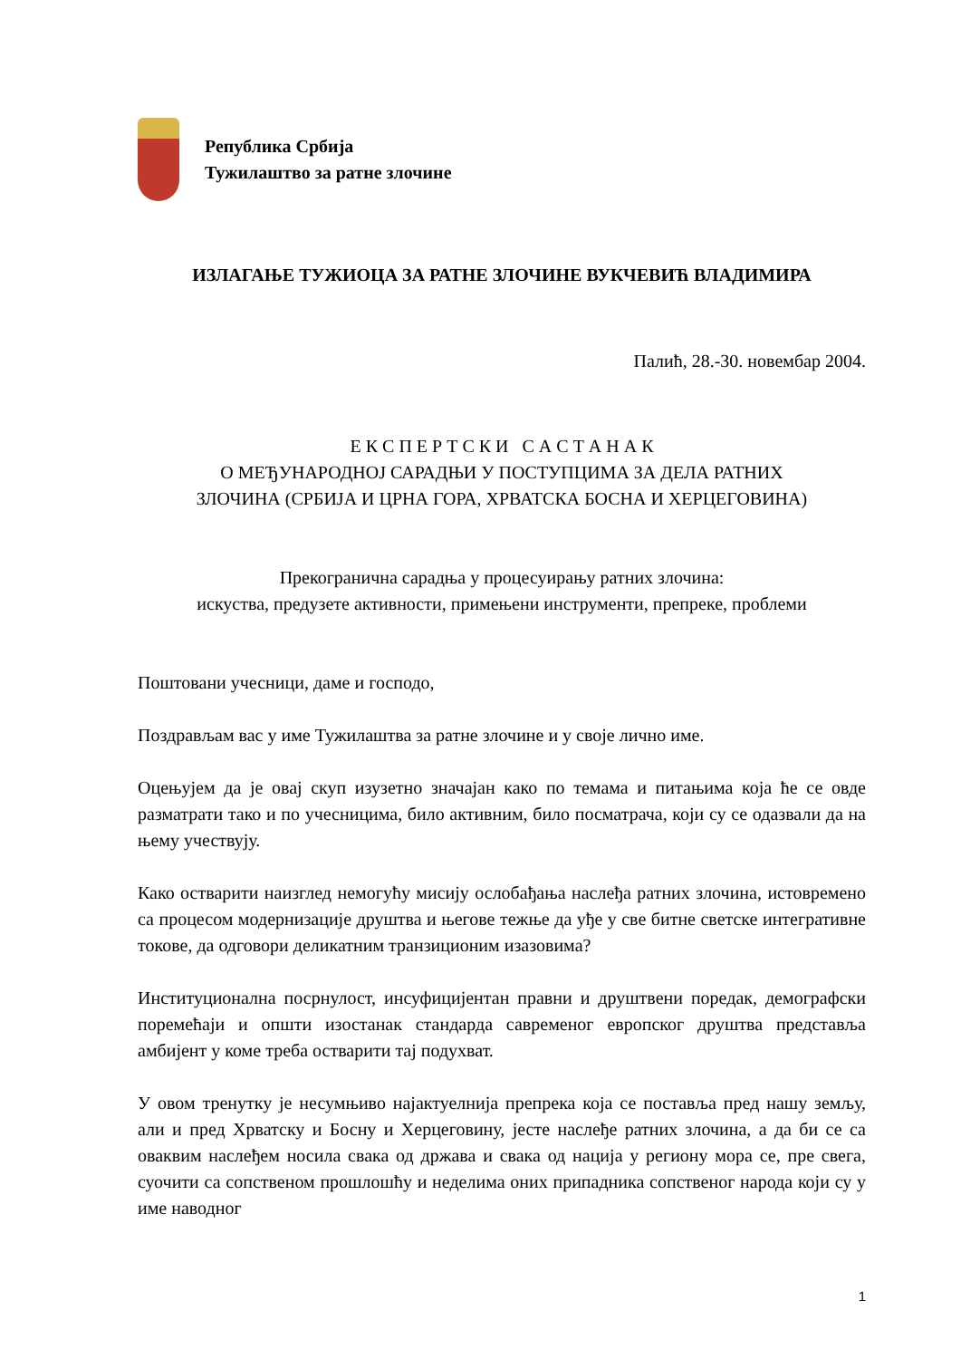Република Србија
Тужилаштво за ратне злочине
ИЗЛАГАЊЕ ТУЖИОЦА ЗА РАТНЕ ЗЛОЧИНЕ ВУКЧЕВИЋ ВЛАДИМИРА
Палић, 28.-30. новембар 2004.
Е К С П Е Р Т С К И С А С Т А Н А К
О МЕЂУНАРОДНОЈ САРАДЊИ У ПОСТУПЦИМА ЗА ДЕЛА РАТНИХ
ЗЛОЧИНА (СРБИЈА И ЦРНА ГОРА, ХРВАТСКА БОСНА И ХЕРЦЕГОВИНА)
Прекогранична сарадња у процесуирању ратних злочина:
искуства, предузете активности, примењени инструменти, препреке, проблеми
Поштовани учесници, даме и господо,
Поздрављам вас у име Тужилаштва за ратне злочине и у своје лично име.
Оцењујем да је овај скуп изузетно значајан како по темама и питањима која ће се овде разматрати тако и по учесницима, било активним, било посматрача, који су се одазвали да на њему учествују.
Како остварити наизглед немогућу мисију ослобађања наслеђа ратних злочина, истовремено са процесом модернизације друштва и његове тежње да уђе у све битне светске интегративне токове, да одговори деликатним транзиционим изазовима?
Институционална посрнулост, инсуфицијентан правни и друштвени поредак, демографски поремећаји и општи изостанак стандарда савременог европског друштва представља амбијент у коме треба остварити тај подухват.
У овом тренутку је несумњиво најактуелнија препрека која се поставља пред нашу земљу, али и пред Хрватску и Босну и Херцеговину, јесте наслеђе ратних злочина, а да би се са оваквим наслеђем носила свака од држава и свака од нација у региону мора се, пре свега, суочити са сопственом прошлошћу и неделима оних припадника сопственог народа који су у име наводног
1